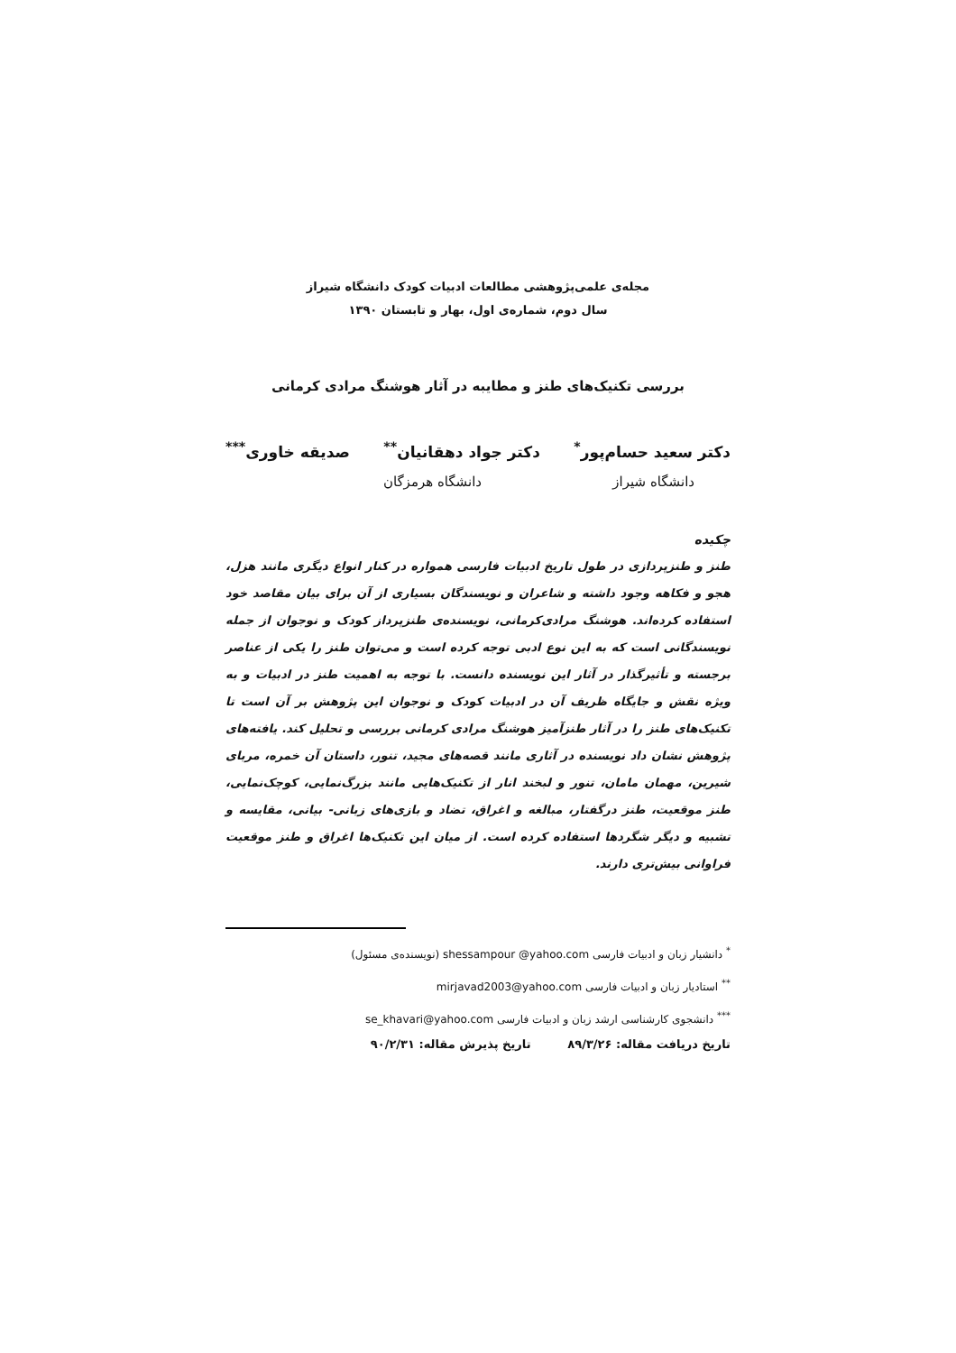مجله‌ی علمی‌پژوهشی مطالعات ادبیات کودک دانشگاه شیراز
سال دوم، شماره‌ی اول، بهار و تابستان ۱۳۹۰
بررسی تکنیک‌های طنز و مطایبه در آثار هوشنگ مرادی کرمانی
دکتر سعید حسام‌پور<sup>*</sup> دکتر جواد دهقانیان<sup>**</sup> صدیقه خاوری<sup>***</sup>
دانشگاه شیراز دانشگاه هرمزگان
چکیده
طنز و طنزپردازی در طول تاریخ ادبیات فارسی همواره در کنار انواع دیگری مانند هزل، هجو و فکاهه وجود داشته و شاعران و نویسندگان بسیاری از آن برای بیان مقاصد خود استفاده کرده‌اند. هوشنگ مرادی‌کرمانی، نویسنده‌ی طنزپرداز کودک و نوجوان از جمله نویسندگانی است که به این نوع ادبی توجه کرده است و می‌توان طنز را یکی از عناصر برجسته و تأثیرگذار در آثار این نویسنده دانست. با توجه به اهمیت طنز در ادبیات و به ویژه نقش و جایگاه ظریف آن در ادبیات کودک و نوجوان این پژوهش بر آن است تا تکنیک‌های طنز را در آثار طنزآمیز هوشنگ مرادی کرمانی بررسی و تحلیل کند. یافته‌های پژوهش نشان داد نویسنده در آثاری مانند قصه‌های مجید، تنور، داستان آن خمره، مربای شیرین، مهمان مامان، تنور و لبخند انار از تکنیک‌هایی مانند بزرگ‌نمایی، کوچک‌نمایی، طنز موقعیت، طنز درگفتار، مبالغه و اغراق، تضاد و بازی‌های زبانی- بیانی، مقایسه و تشبیه و دیگر شگردها استفاده کرده است. از میان این تکنیک‌ها اغراق و طنز موقعیت فراوانی بیش‌تری دارند.
<sup>*</sup> دانشیار زبان و ادبیات فارسی shessampour @yahoo.com (نویسنده‌ی مسئول)
<sup>**</sup> استادیار زبان و ادبیات فارسی mirjavad2003@yahoo.com
<sup>***</sup> دانشجوی کارشناسی ارشد زبان و ادبیات فارسی se_khavari@yahoo.com
تاریخ دریافت مقاله: ۸۹/۳/۲۶ تاریخ پذیرش مقاله: ۹۰/۲/۳۱